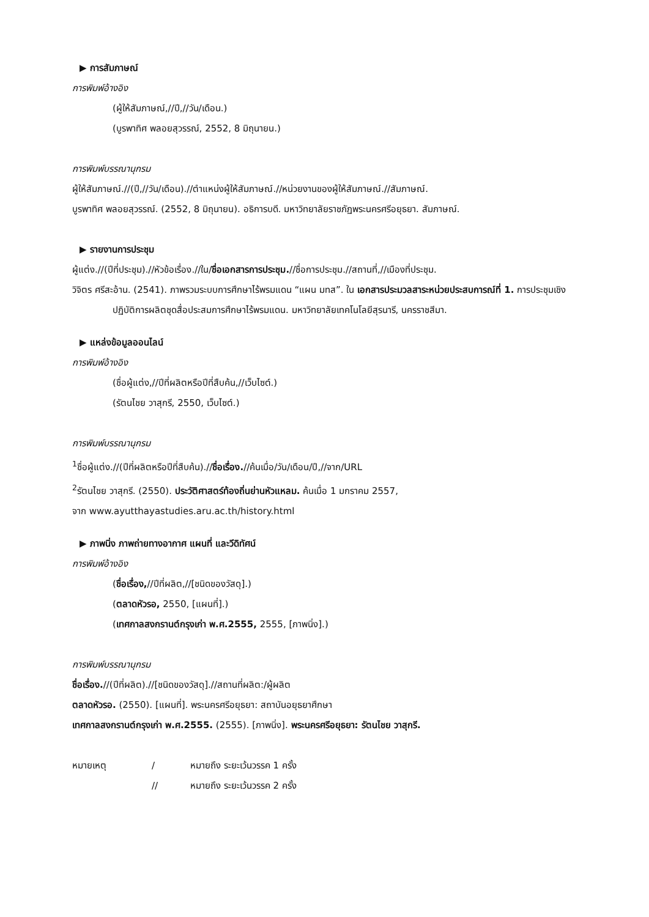▶ การสัมภาษณ์
การพิมพ์อ้างอิง
(ผู้ให้สัมภาษณ์,//ปี,//วัน/เดือน.)
(บูรพาทิศ พลอยสุวรรณ์, 2552, 8 มิถุนายน.)
การพิมพ์บรรณานุกรม
ผู้ให้สัมภาษณ์.//(ปี,//วัน/เดือน).//ตำแหน่งผู้ให้สัมภาษณ์.//หน่วยงานของผู้ให้สัมภาษณ์.//สัมภาษณ์.
บูรพาทิศ พลอยสุวรรณ์. (2552, 8 มิถุนายน). อธิการบดี. มหาวิทยาลัยราชภัฏพระนครศรีอยุธยา. สัมภาษณ์.
▶ รายงานการประชุม
ผู้แต่ง.//(ปีที่ประชุม).//หัวข้อเรื่อง.//ใน/ชื่อเอกสารการประชุม.//ชื่อการประชุม.//สถานที่,//เมืองที่ประชุม.
วิจิตร ศรีสะอ้าน. (2541). ภาพรวมระบบการศึกษาไร้พรมแดน “แผน มทส”. ใน เอกสารประมวลสาระหน่วยประสบการณ์ที่ 1. การประชุมเชิงปฏิบัติการผลิตชุดสื่อประสมการศึกษาไร้พรมแดน. มหาวิทยาลัยเทคโนโลยีสุรนารี, นครราชสีมา.
▶ แหล่งข้อมูลออนไลน์
การพิมพ์อ้างอิง
(ชื่อผู้แต่ง,//ปีที่ผลิตหรือปีที่สืบค้น,//เว็บไซต์.)
(รัตนไชย วาสุกรี, 2550, เว็บไซต์.)
การพิมพ์บรรณานุกรม
<sup>1</sup> ชื่อผู้แต่ง.//(ปีที่ผลิตหรือปีที่สืบค้น).//ชื่อเรื่อง.//ค้นเมื่อ/วัน/เดือน/ปี,//จาก/URL
<sup>2</sup> รัตนไชย วาสุกรี. (2550). ประวัติศาสตร์ท้องถิ่นย่านหัวแหลม. ค้นเมื่อ 1 มกราคม 2557,
จาก www.ayutthayastudies.aru.ac.th/history.html
▶ ภาพนิ่ง ภาพถ่ายทางอากาศ แผนที่ และวีดิทัศน์
การพิมพ์อ้างอิง
(ชื่อเรื่อง,//ปีที่ผลิต,//[ชนิดของวัสดุ].)
(ตลาดหัวรอ, 2550, [แผนที่].)
(เทศกาลสงกรานต์กรุงเก่า พ.ศ.2555, 2555, [ภาพนิ่ง].)
การพิมพ์บรรณานุกรม
ชื่อเรื่อง.//(ปีที่ผลิต).//[ชนิดของวัสดุ].//สถานที่ผลิต:/ผู้ผลิต
ตลาดหัวรอ. (2550). [แผนที่]. พระนครศรีอยุธยา: สถาบันอยุธยาศึกษา
เทศกาลสงกรานต์กรุงเก่า พ.ศ.2555. (2555). [ภาพนิ่ง]. พระนครศรีอยุธยา: รัตนไชย วาสุกรี.
| หมายเหตุ | / | หมายถึง ระยะเว้นวรรค 1 ครั้ง |
| | // | หมายถึง ระยะเว้นวรรค 2 ครั้ง |